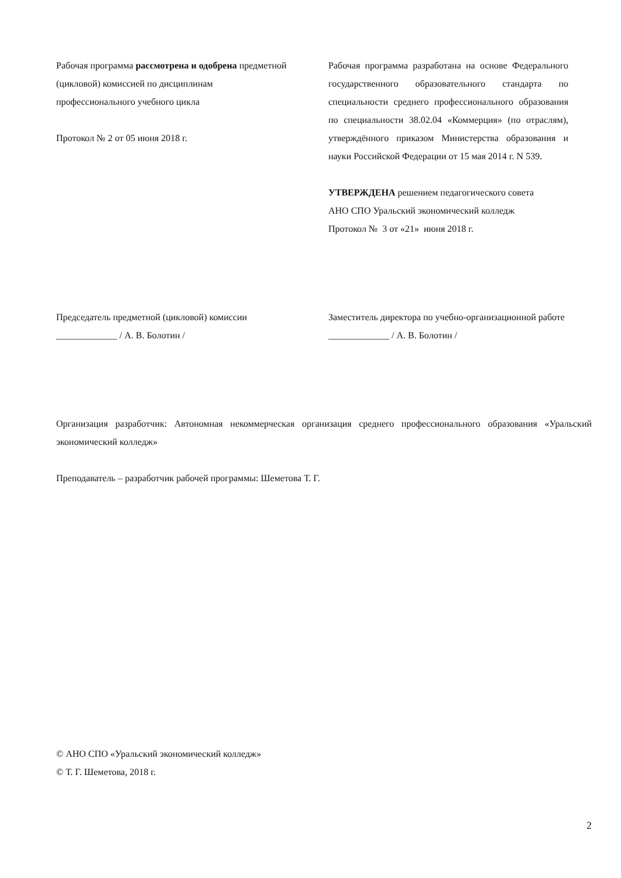Рабочая программа рассмотрена и одобрена предметной (цикловой) комиссией по дисциплинам
профессионального учебного цикла
Протокол № 2 от 05 июня 2018 г.
Рабочая программа разработана на основе Федерального государственного образовательного стандарта по специальности среднего профессионального образования по специальности 38.02.04 «Коммерция» (по отраслям), утверждённого приказом Министерства образования и науки Российской Федерации от 15 мая 2014 г. N 539.
УТВЕРЖДЕНА решением педагогического совета
АНО СПО Уральский экономический колледж
Протокол № 3 от «21» июня 2018 г.
Председатель предметной (цикловой) комиссии
_____________ / А. В. Болотин /
Заместитель директора по учебно-организационной работе
_____________ / А. В. Болотин /
Организация разработчик: Автономная некоммерческая организация среднего профессионального образования «Уральский экономический колледж»
Преподаватель – разработчик рабочей программы: Шеметова Т. Г.
© АНО СПО «Уральский экономический колледж»
© Т. Г. Шеметова, 2018 г.
2